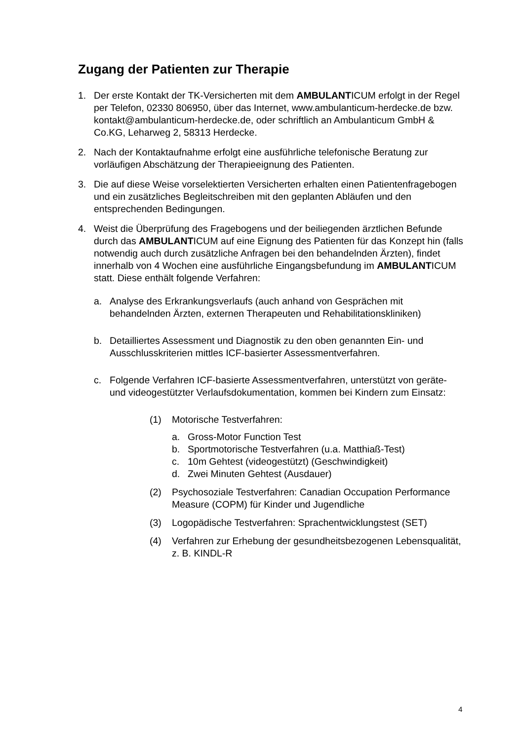Zugang der Patienten zur Therapie
1. Der erste Kontakt der TK-Versicherten mit dem AMBULANTICUM erfolgt in der Regel per Telefon, 02330 806950, über das Internet, www.ambulanticum-herdecke.de bzw. kontakt@ambulanticum-herdecke.de, oder schriftlich an Ambulanticum GmbH & Co.KG, Leharweg 2, 58313 Herdecke.
2. Nach der Kontaktaufnahme erfolgt eine ausführliche telefonische Beratung zur vorläufigen Abschätzung der Therapieeignung des Patienten.
3. Die auf diese Weise vorselektierten Versicherten erhalten einen Patientenfragebogen und ein zusätzliches Begleitschreiben mit den geplanten Abläufen und den entsprechenden Bedingungen.
4. Weist die Überprüfung des Fragebogens und der beiliegenden ärztlichen Befunde durch das AMBULANTICUM auf eine Eignung des Patienten für das Konzept hin (falls notwendig auch durch zusätzliche Anfragen bei den behandelnden Ärzten), findet innerhalb von 4 Wochen eine ausführliche Eingangsbefundung im AMBULANTICUM statt. Diese enthält folgende Verfahren:
a. Analyse des Erkrankungsverlaufs (auch anhand von Gesprächen mit behandelnden Ärzten, externen Therapeuten und Rehabilitationskliniken)
b. Detailliertes Assessment und Diagnostik zu den oben genannten Ein- und Ausschlusskriterien mittles ICF-basierter Assessmentverfahren.
c. Folgende Verfahren ICF-basierte Assessmentverfahren, unterstützt von geräte- und videogestützter Verlaufsdokumentation, kommen bei Kindern zum Einsatz:
(1) Motorische Testverfahren:
a. Gross-Motor Function Test
b. Sportmotorische Testverfahren (u.a. Matthiaß-Test)
c. 10m Gehtest (videogestützt) (Geschwindigkeit)
d. Zwei Minuten Gehtest (Ausdauer)
(2) Psychosoziale Testverfahren: Canadian Occupation Performance Measure (COPM) für Kinder und Jugendliche
(3) Logopädische Testverfahren: Sprachentwicklungstest (SET)
(4) Verfahren zur Erhebung der gesundheitsbezogenen Lebensqualität, z. B. KINDL-R
4